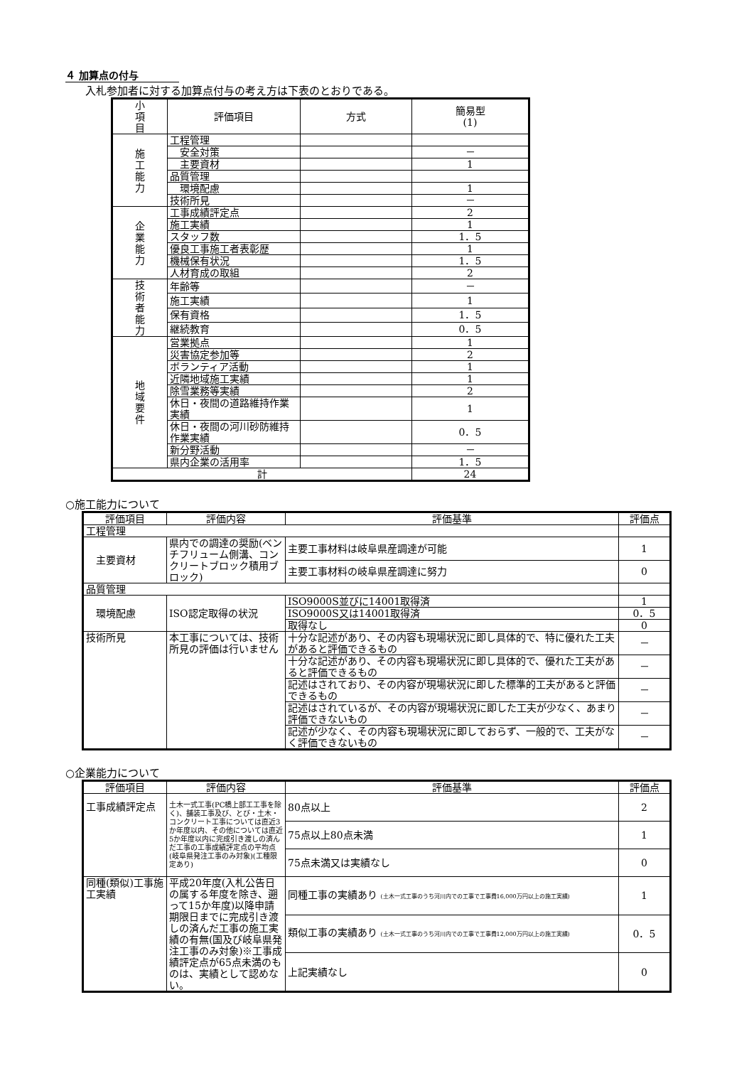４ 加算点の付与
入札参加者に対する加算点付与の考え方は下表のとおりである。
| 小 項 目 | 評価項目 | 方式 | 簡易型 (1) |
| --- | --- | --- | --- |
| 施 工 能 力 | 工程管理 | | |
| | 安全対策 | | － |
| | 主要資材 | | 1 |
| | 品質管理 | | |
| | 環境配慮 | | 1 |
| | 技術所見 | | － |
| 企 業 能 力 | 工事成績評定点 | | 2 |
| | 施工実績 | | 1 |
| | スタッフ数 | | 1．5 |
| | 優良工事施工者表彰歴 | | 1 |
| | 機械保有状況 | | 1．5 |
| | 人材育成の取組 | | 2 |
| 技 術 者 能 力 | 年齢等 | | － |
| | 施工実績 | | 1 |
| | 保有資格 | | 1．5 |
| | 継続教育 | | 0．5 |
| 地 域 要 件 | 営業拠点 | | 1 |
| | 災害協定参加等 | | 2 |
| | ボランティア活動 | | 1 |
| | 近隣地域施工実績 | | 1 |
| | 除雪業務等実績 | | 2 |
| | 休日・夜間の道路維持作業実績 | | 1 |
| | 休日・夜間の河川砂防維持作業実績 | | 0．5 |
| | 新分野活動 | | － |
| | 県内企業の活用率 | | 1．5 |
| 計 | | | 24 |
○施工能力について
| 評価項目 | 評価内容 | 評価基準 | 評価点 |
| --- | --- | --- | --- |
| 工程管理 | | | |
| 主要資材 | 県内での調達の奨励(ベンチフリューム側溝、コンクリートブロック積用ブロック) | 主要工事材料は岐阜県産調達が可能 | 1 |
| | | 主要工事材料の岐阜県産調達に努力 | 0 |
| 品質管理 | | | |
| 環境配慮 | ISO認定取得の状況 | ISO9000S並びに14001取得済 | 1 |
| | | ISO9000S又は14001取得済 | 0．5 |
| | | 取得なし | 0 |
| 技術所見 | 本工事については、技術所見の評価は行いません | 十分な記述があり、その内容も現場状況に即し具体的で、特に優れた工夫があると評価できるもの | － |
| | | 十分な記述があり、その内容も現場状況に即し具体的で、優れた工夫があると評価できるもの | － |
| | | 記述はされており、その内容が現場状況に即した標準的工夫があると評価できるもの | － |
| | | 記述はされているが、その内容が現場状況に即した工夫が少なく、あまり評価できないもの | － |
| | | 記述が少なく、その内容も現場状況に即しておらず、一般的で、工夫がなく評価できないもの | － |
○企業能力について
| 評価項目 | 評価内容 | 評価基準 | 評価点 |
| --- | --- | --- | --- |
| 工事成績評定点 | 土木一式工事(PC橋上部工工事を除く)、舗装工事及び、とび・土木・コンクリート工事については直近3か年度以内、その他については直近5か年度以内に完成引き渡しの済んだ工事の工事成績評定点の平均点 (岐阜県発注工事のみ対象)(工種限定あり) | 80点以上 | 2 |
| | | 75点以上80点未満 | 1 |
| | | 75点未満又は実績なし | 0 |
| 同種(類似)工事施工実績 | 平成20年度(入札公告日の属する年度を除き、遡って15か年度)以降申請期限日までに完成引き渡しの済んだ工事の施工実績の有無(国及び岐阜県発注工事のみ対象)※工事成績評定点が65点未満のものは、実績として認めない。 | 同種工事の実績あり (土木一式工事のうち河川内での工事で工事費16,000万円以上の施工実績) | 1 |
| | | 類似工事の実績あり (土木一式工事のうち河川内での工事で工事費12,000万円以上の施工実績) | 0．5 |
| | | 上記実績なし | 0 |